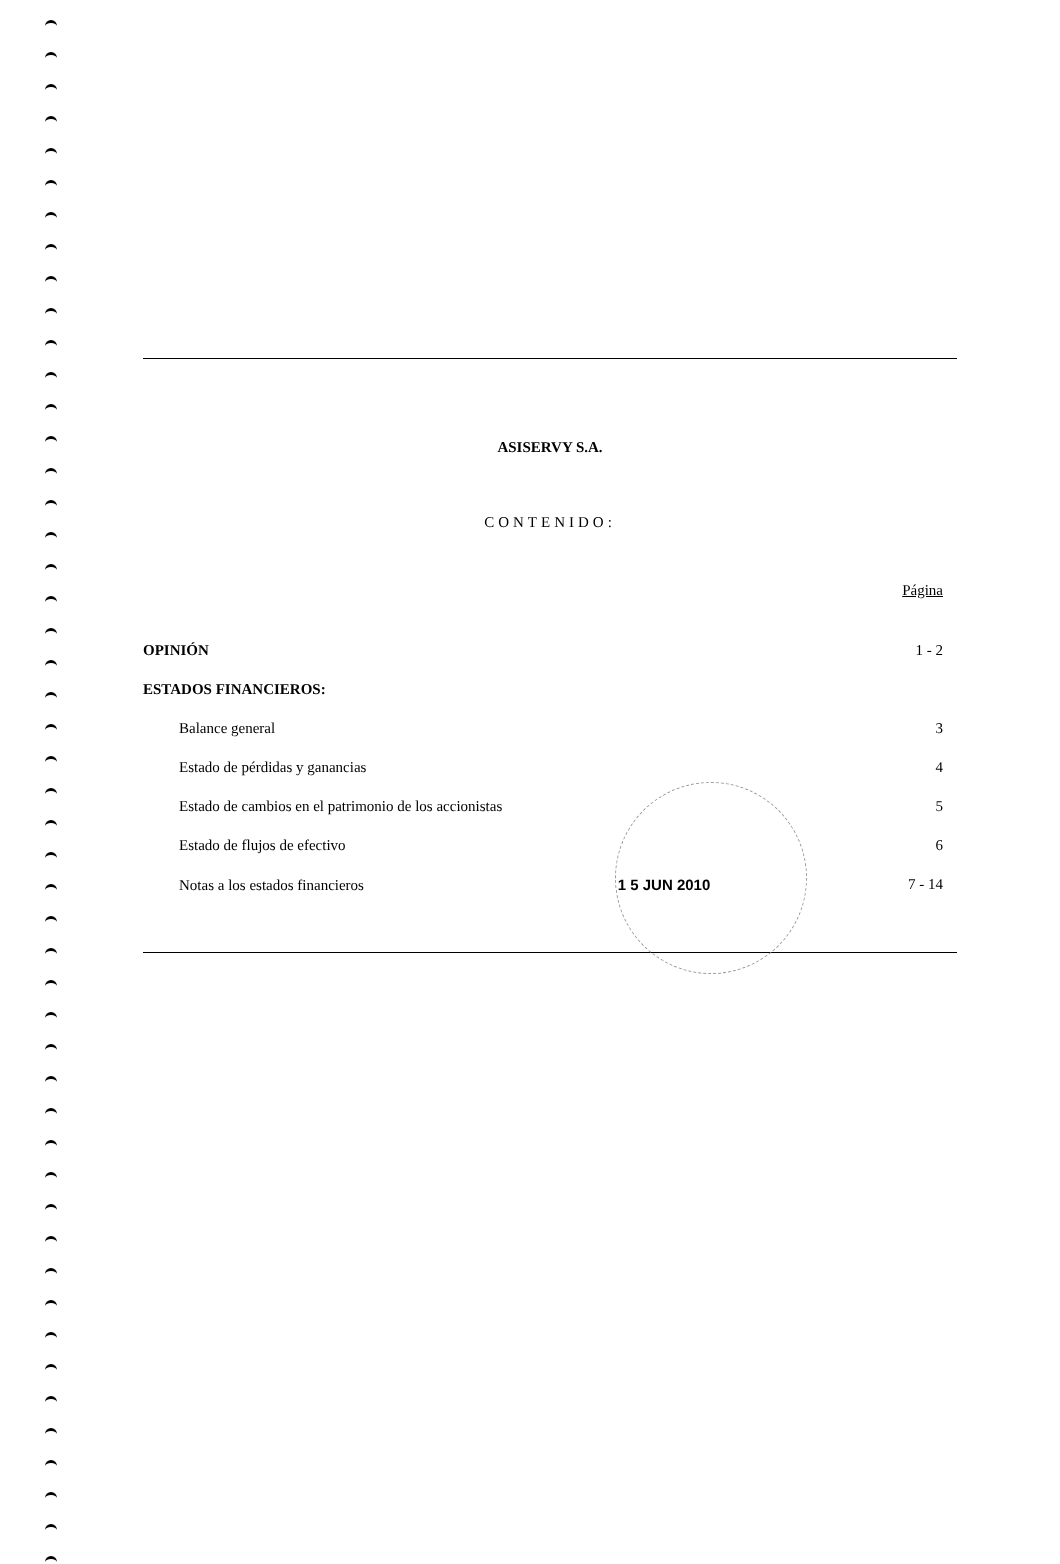ASISERVY S.A.
CONTENIDO:
| | Página |
| OPINIÓN | 1 - 2 |
| ESTADOS FINANCIEROS: | |
| Balance general | 3 |
| Estado de pérdidas y ganancias | 4 |
| Estado de cambios en el patrimonio de los accionistas | 5 |
| Estado de flujos de efectivo | 6 |
| Notas a los estados financieros 1 5 JUN 2010 | 7 - 14 |